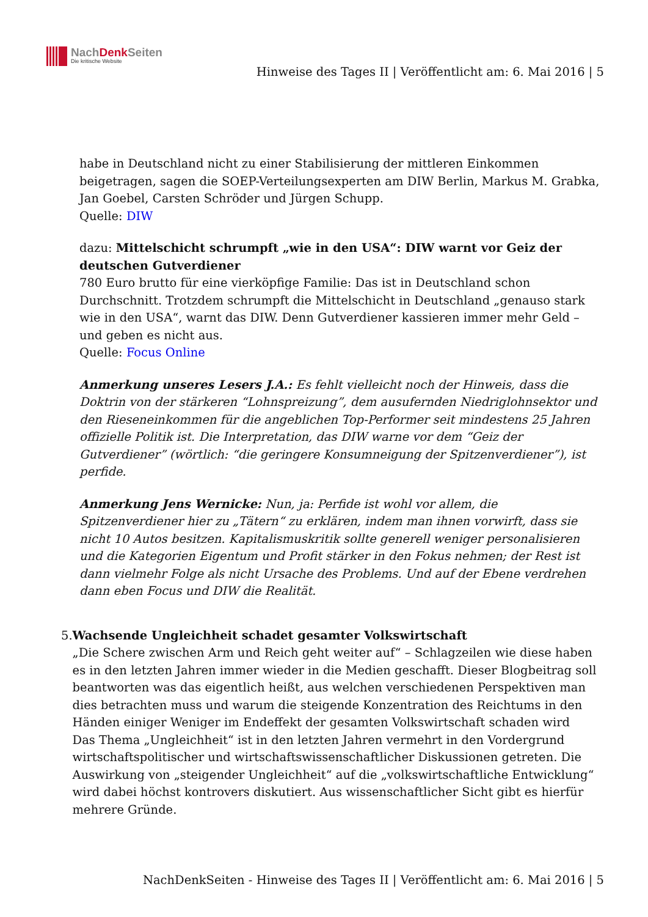NachDenk Seiten
Die kritische Website
Hinweise des Tages II | Veröffentlicht am: 6. Mai 2016 | 5
habe in Deutschland nicht zu einer Stabilisierung der mittleren Einkommen beigetragen, sagen die SOEP-Verteilungsexperten am DIW Berlin, Markus M. Grabka, Jan Goebel, Carsten Schröder und Jürgen Schupp.
Quelle: DIW
dazu: Mittelschicht schrumpft „wie in den USA“: DIW warnt vor Geiz der deutschen Gutverdiener
780 Euro brutto für eine vierköpfige Familie: Das ist in Deutschland schon Durchschnitt. Trotzdem schrumpft die Mittelschicht in Deutschland „genauso stark wie in den USA“, warnt das DIW. Denn Gutverdiener kassieren immer mehr Geld – und geben es nicht aus.
Quelle: Focus Online
Anmerkung unseres Lesers J.A.: Es fehlt vielleicht noch der Hinweis, dass die Doktrin von der stärkeren “Lohnspreizung”, dem ausufernden Niedriglohnsektor und den Rieseneinkommen für die angeblichen Top-Performer seit mindestens 25 Jahren offizielle Politik ist. Die Interpretation, das DIW warne vor dem “Geiz der Gutverdiener” (wörtlich: “die geringere Konsumneigung der Spitzenverdiener”), ist perfide.
Anmerkung Jens Wernicke: Nun, ja: Perfide ist wohl vor allem, die Spitzenverdiener hier zu „Tätern“ zu erklären, indem man ihnen vorwirft, dass sie nicht 10 Autos besitzen. Kapitalismuskritik sollte generell weniger personalisieren und die Kategorien Eigentum und Profit stärker in den Fokus nehmen; der Rest ist dann vielmehr Folge als nicht Ursache des Problems. Und auf der Ebene verdrehen dann eben Focus und DIW die Realität.
5. Wachsende Ungleichheit schadet gesamter Volkswirtschaft
„Die Schere zwischen Arm und Reich geht weiter auf“ – Schlagzeilen wie diese haben es in den letzten Jahren immer wieder in die Medien geschafft. Dieser Blogbeitrag soll beantworten was das eigentlich heißt, aus welchen verschiedenen Perspektiven man dies betrachten muss und warum die steigende Konzentration des Reichtums in den Händen einiger Weniger im Endeffekt der gesamten Volkswirtschaft schaden wird
Das Thema „Ungleichheit“ ist in den letzten Jahren vermehrt in den Vordergrund wirtschaftspolitischer und wirtschaftswissenschaftlicher Diskussionen getreten. Die Auswirkung von „steigender Ungleichheit“ auf die „volkswirtschaftliche Entwicklung“ wird dabei höchst kontrovers diskutiert. Aus wissenschaftlicher Sicht gibt es hierfür mehrere Gründe.
NachDenkSeiten - Hinweise des Tages II | Veröffentlicht am: 6. Mai 2016 | 5